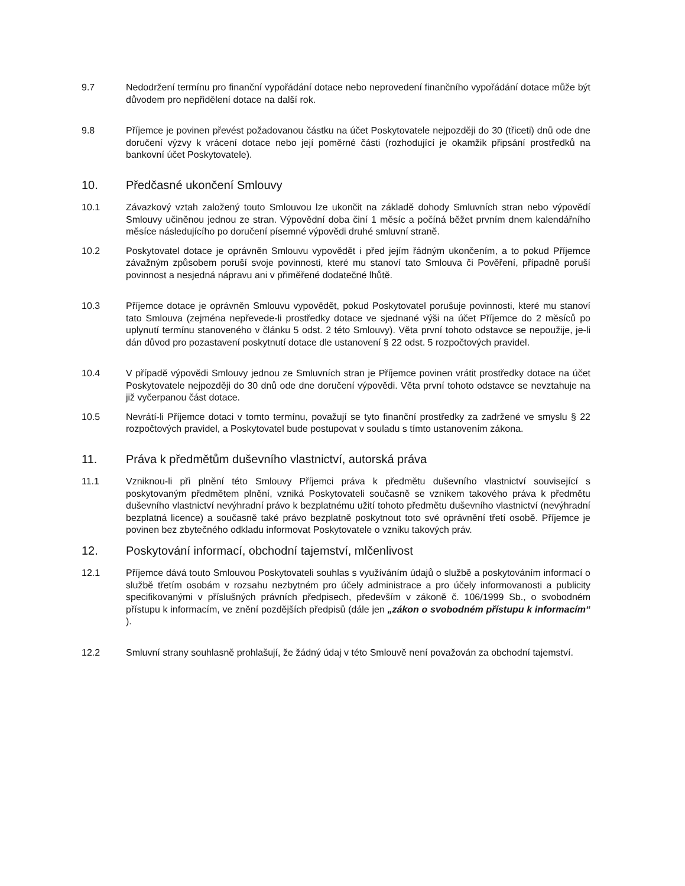9.7 Nedodržení termínu pro finanční vypořádání dotace nebo neprovedení finančního vypořádání dotace může být důvodem pro nepřidělení dotace na další rok.
9.8 Příjemce je povinen převést požadovanou částku na účet Poskytovatele nejpozději do 30 (třiceti) dnů ode dne doručení výzvy k vrácení dotace nebo její poměrné části (rozhodující je okamžik připsání prostředků na bankovní účet Poskytovatele).
10. Předčasné ukončení Smlouvy
10.1 Závazkový vztah založený touto Smlouvou lze ukončit na základě dohody Smluvních stran nebo výpovědí Smlouvy učiněnou jednou ze stran. Výpovědní doba činí 1 měsíc a počíná běžet prvním dnem kalendářního měsíce následujícího po doručení písemné výpovědi druhé smluvní straně.
10.2 Poskytovatel dotace je oprávněn Smlouvu vypovědět i před jejím řádným ukončením, a to pokud Příjemce závažným způsobem poruší svoje povinnosti, které mu stanoví tato Smlouva či Pověření, případně poruší povinnost a nesjedná nápravu ani v přiměřené dodatečné lhůtě.
10.3 Příjemce dotace je oprávněn Smlouvu vypovědět, pokud Poskytovatel porušuje povinnosti, které mu stanoví tato Smlouva (zejména nepřevede-li prostředky dotace ve sjednané výši na účet Příjemce do 2 měsíců po uplynutí termínu stanoveného v článku 5 odst. 2 této Smlouvy). Věta první tohoto odstavce se nepoužije, je-li dán důvod pro pozastavení poskytnutí dotace dle ustanovení § 22 odst. 5 rozpočtových pravidel.
10.4 V případě výpovědi Smlouvy jednou ze Smluvních stran je Příjemce povinen vrátit prostředky dotace na účet Poskytovatele nejpozději do 30 dnů ode dne doručení výpovědi. Věta první tohoto odstavce se nevztahuje na již vyčerpanou část dotace.
10.5 Nevrátí-li Příjemce dotaci v tomto termínu, považují se tyto finanční prostředky za zadržené ve smyslu § 22 rozpočtových pravidel, a Poskytovatel bude postupovat v souladu s tímto ustanovením zákona.
11. Práva k předmětům duševního vlastnictví, autorská práva
11.1 Vzniknou-li při plnění této Smlouvy Příjemci práva k předmětu duševního vlastnictví související s poskytovaným předmětem plnění, vzniká Poskytovateli současně se vznikem takového práva k předmětu duševního vlastnictví nevýhradní právo k bezplatnému užití tohoto předmětu duševního vlastnictví (nevýhradní bezplatná licence) a současně také právo bezplatně poskytnout toto své oprávnění třetí osobě. Příjemce je povinen bez zbytečného odkladu informovat Poskytovatele o vzniku takových práv.
12. Poskytování informací, obchodní tajemství, mlčenlivost
12.1 Příjemce dává touto Smlouvou Poskytovateli souhlas s využíváním údajů o službě a poskytováním informací o službě třetím osobám v rozsahu nezbytném pro účely administrace a pro účely informovanosti a publicity specifikovanými v příslušných právních předpisech, především v zákoně č. 106/1999 Sb., o svobodném přístupu k informacím, ve znění pozdějších předpisů (dále jen „zákon o svobodném přístupu k informacím“ ).
12.2 Smluvní strany souhlasně prohlašují, že žádný údaj v této Smlouvě není považován za obchodní tajemství.